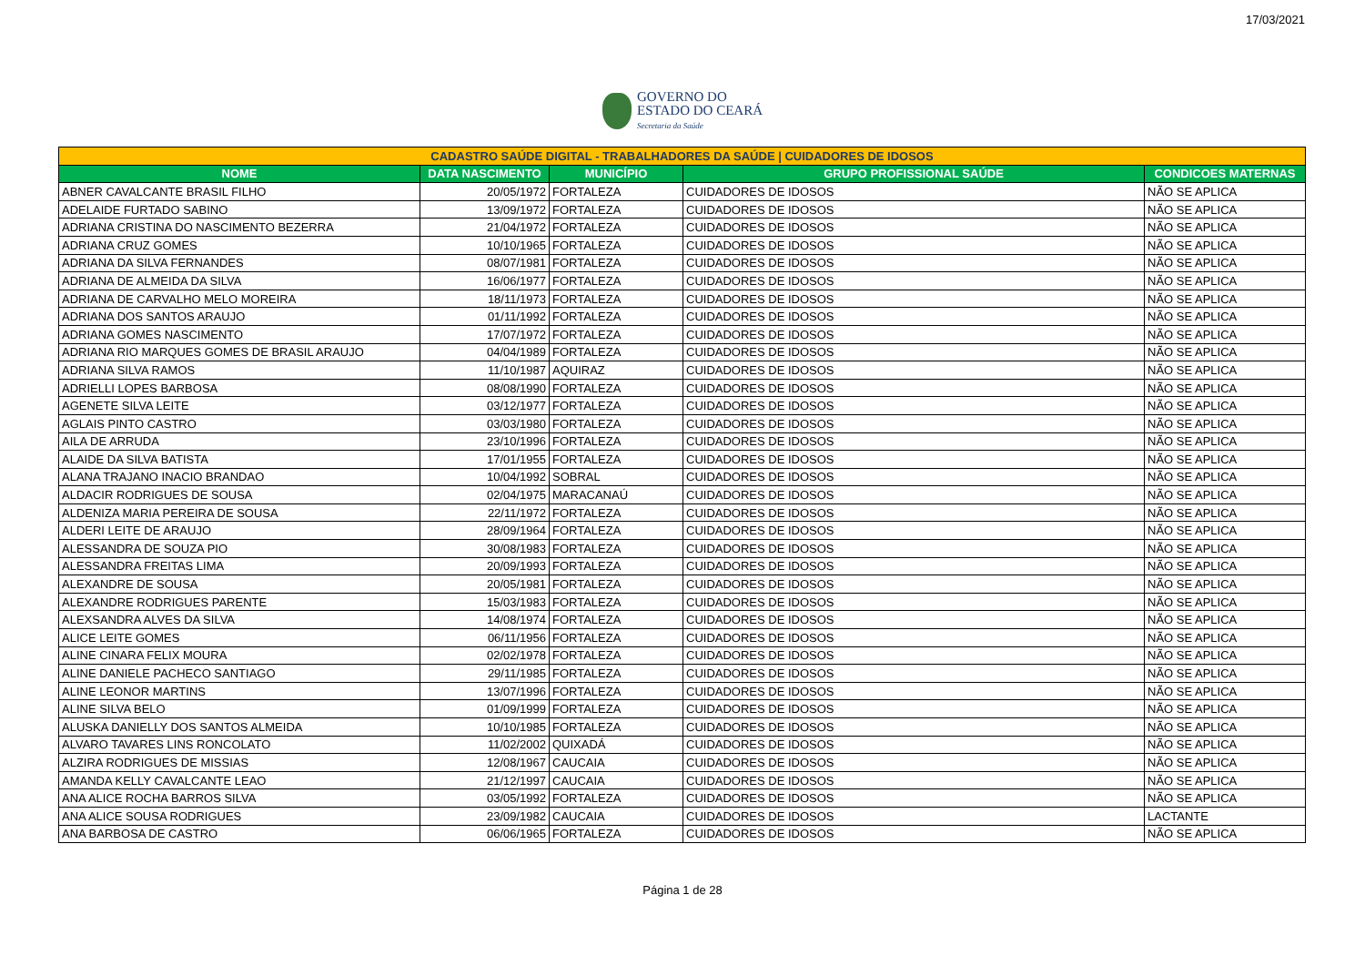17/03/2021
GOVERNO DO
ESTADO DO CEARÁ
Secretaria da Saúde
| CADASTRO SAÚDE DIGITAL - TRABALHADORES DA SAÚDE / CUIDADORES DE IDOSOS | | | | |
| --- | --- | --- | --- | --- |
| NOME | DATA NASCIMENTO | MUNICÍPIO | GRUPO PROFISSIONAL SAÚDE | CONDICOES MATERNAS |
| ABNER CAVALCANTE BRASIL FILHO | 20/05/1972 | FORTALEZA | CUIDADORES DE IDOSOS | NÃO SE APLICA |
| ADELAIDE FURTADO SABINO | 13/09/1972 | FORTALEZA | CUIDADORES DE IDOSOS | NÃO SE APLICA |
| ADRIANA CRISTINA DO NASCIMENTO BEZERRA | 21/04/1972 | FORTALEZA | CUIDADORES DE IDOSOS | NÃO SE APLICA |
| ADRIANA CRUZ GOMES | 10/10/1965 | FORTALEZA | CUIDADORES DE IDOSOS | NÃO SE APLICA |
| ADRIANA DA SILVA FERNANDES | 08/07/1981 | FORTALEZA | CUIDADORES DE IDOSOS | NÃO SE APLICA |
| ADRIANA DE ALMEIDA DA SILVA | 16/06/1977 | FORTALEZA | CUIDADORES DE IDOSOS | NÃO SE APLICA |
| ADRIANA DE CARVALHO MELO MOREIRA | 18/11/1973 | FORTALEZA | CUIDADORES DE IDOSOS | NÃO SE APLICA |
| ADRIANA DOS SANTOS ARAUJO | 01/11/1992 | FORTALEZA | CUIDADORES DE IDOSOS | NÃO SE APLICA |
| ADRIANA GOMES NASCIMENTO | 17/07/1972 | FORTALEZA | CUIDADORES DE IDOSOS | NÃO SE APLICA |
| ADRIANA RIO MARQUES GOMES DE BRASIL ARAUJO | 04/04/1989 | FORTALEZA | CUIDADORES DE IDOSOS | NÃO SE APLICA |
| ADRIANA SILVA RAMOS | 11/10/1987 | AQUIRAZ | CUIDADORES DE IDOSOS | NÃO SE APLICA |
| ADRIELLI LOPES BARBOSA | 08/08/1990 | FORTALEZA | CUIDADORES DE IDOSOS | NÃO SE APLICA |
| AGENETE SILVA LEITE | 03/12/1977 | FORTALEZA | CUIDADORES DE IDOSOS | NÃO SE APLICA |
| AGLAIS PINTO CASTRO | 03/03/1980 | FORTALEZA | CUIDADORES DE IDOSOS | NÃO SE APLICA |
| AILA DE ARRUDA | 23/10/1996 | FORTALEZA | CUIDADORES DE IDOSOS | NÃO SE APLICA |
| ALAIDE DA SILVA BATISTA | 17/01/1955 | FORTALEZA | CUIDADORES DE IDOSOS | NÃO SE APLICA |
| ALANA TRAJANO INACIO BRANDAO | 10/04/1992 | SOBRAL | CUIDADORES DE IDOSOS | NÃO SE APLICA |
| ALDACIR RODRIGUES DE SOUSA | 02/04/1975 | MARACANAÚ | CUIDADORES DE IDOSOS | NÃO SE APLICA |
| ALDENIZA MARIA PEREIRA DE SOUSA | 22/11/1972 | FORTALEZA | CUIDADORES DE IDOSOS | NÃO SE APLICA |
| ALDERI LEITE DE ARAUJO | 28/09/1964 | FORTALEZA | CUIDADORES DE IDOSOS | NÃO SE APLICA |
| ALESSANDRA DE SOUZA PIO | 30/08/1983 | FORTALEZA | CUIDADORES DE IDOSOS | NÃO SE APLICA |
| ALESSANDRA FREITAS LIMA | 20/09/1993 | FORTALEZA | CUIDADORES DE IDOSOS | NÃO SE APLICA |
| ALEXANDRE DE SOUSA | 20/05/1981 | FORTALEZA | CUIDADORES DE IDOSOS | NÃO SE APLICA |
| ALEXANDRE RODRIGUES PARENTE | 15/03/1983 | FORTALEZA | CUIDADORES DE IDOSOS | NÃO SE APLICA |
| ALEXSANDRA ALVES DA SILVA | 14/08/1974 | FORTALEZA | CUIDADORES DE IDOSOS | NÃO SE APLICA |
| ALICE LEITE GOMES | 06/11/1956 | FORTALEZA | CUIDADORES DE IDOSOS | NÃO SE APLICA |
| ALINE CINARA FELIX MOURA | 02/02/1978 | FORTALEZA | CUIDADORES DE IDOSOS | NÃO SE APLICA |
| ALINE DANIELE PACHECO SANTIAGO | 29/11/1985 | FORTALEZA | CUIDADORES DE IDOSOS | NÃO SE APLICA |
| ALINE LEONOR MARTINS | 13/07/1996 | FORTALEZA | CUIDADORES DE IDOSOS | NÃO SE APLICA |
| ALINE SILVA BELO | 01/09/1999 | FORTALEZA | CUIDADORES DE IDOSOS | NÃO SE APLICA |
| ALUSKA DANIELLY DOS SANTOS ALMEIDA | 10/10/1985 | FORTALEZA | CUIDADORES DE IDOSOS | NÃO SE APLICA |
| ALVARO TAVARES LINS RONCOLATO | 11/02/2002 | QUIXADÁ | CUIDADORES DE IDOSOS | NÃO SE APLICA |
| ALZIRA RODRIGUES DE MISSIAS | 12/08/1967 | CAUCAIA | CUIDADORES DE IDOSOS | NÃO SE APLICA |
| AMANDA KELLY CAVALCANTE LEAO | 21/12/1997 | CAUCAIA | CUIDADORES DE IDOSOS | NÃO SE APLICA |
| ANA ALICE ROCHA BARROS SILVA | 03/05/1992 | FORTALEZA | CUIDADORES DE IDOSOS | NÃO SE APLICA |
| ANA ALICE SOUSA RODRIGUES | 23/09/1982 | CAUCAIA | CUIDADORES DE IDOSOS | LACTANTE |
| ANA BARBOSA DE CASTRO | 06/06/1965 | FORTALEZA | CUIDADORES DE IDOSOS | NÃO SE APLICA |
Página 1 de 28